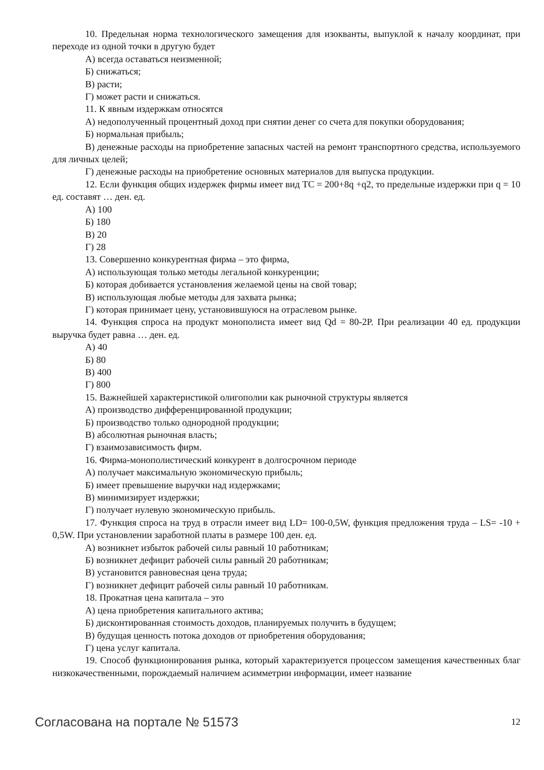10. Предельная норма технологического замещения для изокванты, выпуклой к началу координат, при переходе из одной точки в другую будет
А) всегда оставаться неизменной;
Б) снижаться;
В) расти;
Г) может расти и снижаться.
11. К явным издержкам относятся
А) недополученный процентный доход при снятии денег со счета для покупки оборудования;
Б) нормальная прибыль;
В) денежные расходы на приобретение запасных частей на ремонт транспортного средства, используемого для личных целей;
Г) денежные расходы на приобретение основных материалов для выпуска продукции.
12. Если функция общих издержек фирмы имеет вид TC = 200+8q +q2, то предельные издержки при q = 10 ед. составят … ден. ед.
А) 100
Б) 180
В) 20
Г) 28
13. Совершенно конкурентная фирма – это фирма,
А) использующая только методы легальной конкуренции;
Б) которая добивается установления желаемой цены на свой товар;
В) использующая любые методы для захвата рынка;
Г) которая принимает цену, установившуюся на отраслевом рынке.
14. Функция спроса на продукт монополиста имеет вид Qd = 80-2P. При реализации 40 ед. продукции выручка будет равна … ден. ед.
А) 40
Б) 80
В) 400
Г) 800
15. Важнейшей характеристикой олигополии как рыночной структуры является
А) производство дифференцированной продукции;
Б) производство только однородной продукции;
В) абсолютная рыночная власть;
Г) взаимозависимость фирм.
16. Фирма-монополистический конкурент в долгосрочном периоде
А) получает максимальную экономическую прибыль;
Б) имеет превышение выручки над издержками;
В) минимизирует издержки;
Г) получает нулевую экономическую прибыль.
17. Функция спроса на труд в отрасли имеет вид LD= 100-0,5W, функция предложения труда – LS= -10 + 0,5W. При установлении заработной платы в размере 100 ден. ед.
А) возникнет избыток рабочей силы равный 10 работникам;
Б) возникнет дефицит рабочей силы равный 20 работникам;
В) установится равновесная цена труда;
Г) возникнет дефицит рабочей силы равный 10 работникам.
18. Прокатная цена капитала – это
А) цена приобретения капитального актива;
Б) дисконтированная стоимость доходов, планируемых получить в будущем;
В) будущая ценность потока доходов от приобретения оборудования;
Г) цена услуг капитала.
19. Способ функционирования рынка, который характеризуется процессом замещения качественных благ низкокачественными, порождаемый наличием асимметрии информации, имеет название
Согласована на портале № 51573 12